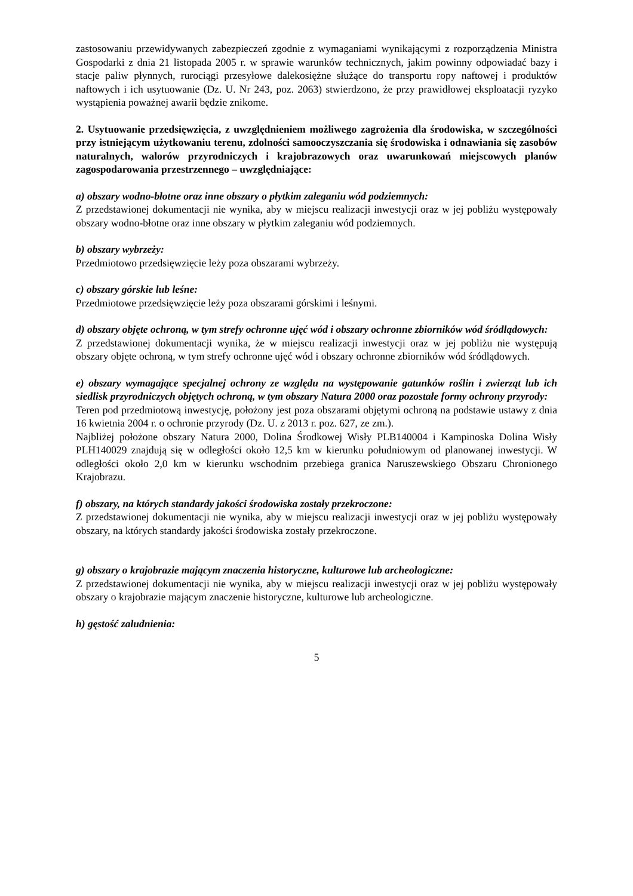zastosowaniu przewidywanych zabezpieczeń zgodnie z wymaganiami wynikającymi z rozporządzenia Ministra Gospodarki z dnia 21 listopada 2005 r. w sprawie warunków technicznych, jakim powinny odpowiadać bazy i stacje paliw płynnych, rurociągi przesyłowe dalekosiężne służące do transportu ropy naftowej i produktów naftowych i ich usytuowanie (Dz. U. Nr 243, poz. 2063) stwierdzono, że przy prawidłowej eksploatacji ryzyko wystąpienia poważnej awarii będzie znikome.
2. Usytuowanie przedsięwzięcia, z uwzględnieniem możliwego zagrożenia dla środowiska, w szczególności przy istniejącym użytkowaniu terenu, zdolności samooczyszczania się środowiska i odnawiania się zasobów naturalnych, walorów przyrodniczych i krajobrazowych oraz uwarunkowań miejscowych planów zagospodarowania przestrzennego – uwzględniające:
a) obszary wodno-błotne oraz inne obszary o płytkim zaleganiu wód podziemnych:
Z przedstawionej dokumentacji nie wynika, aby w miejscu realizacji inwestycji oraz w jej pobliżu występowały obszary wodno-błotne oraz inne obszary w płytkim zaleganiu wód podziemnych.
b) obszary wybrzeży:
Przedmiotowo przedsięwzięcie leży poza obszarami wybrzeży.
c) obszary górskie lub leśne:
Przedmiotowe przedsięwzięcie leży poza obszarami górskimi i leśnymi.
d) obszary objęte ochroną, w tym strefy ochronne ujęć wód i obszary ochronne zbiorników wód śródlądowych:
Z przedstawionej dokumentacji wynika, że w miejscu realizacji inwestycji oraz w jej pobliżu nie występują obszary objęte ochroną, w tym strefy ochronne ujęć wód i obszary ochronne zbiorników wód śródlądowych.
e) obszary wymagające specjalnej ochrony ze względu na występowanie gatunków roślin i zwierząt lub ich siedlisk przyrodniczych objętych ochroną, w tym obszary Natura 2000 oraz pozostałe formy ochrony przyrody:
Teren pod przedmiotową inwestycję, położony jest poza obszarami objętymi ochroną na podstawie ustawy z dnia 16 kwietnia 2004 r. o ochronie przyrody (Dz. U. z 2013 r. poz. 627, ze zm.).
Najbliżej położone obszary Natura 2000, Dolina Środkowej Wisły PLB140004 i Kampinoska Dolina Wisły PLH140029 znajdują się w odległości około 12,5 km w kierunku południowym od planowanej inwestycji. W odległości około 2,0 km w kierunku wschodnim przebiega granica Naruszewskiego Obszaru Chronionego Krajobrazu.
f) obszary, na których standardy jakości środowiska zostały przekroczone:
Z przedstawionej dokumentacji nie wynika, aby w miejscu realizacji inwestycji oraz w jej pobliżu występowały obszary, na których standardy jakości środowiska zostały przekroczone.
g) obszary o krajobrazie mającym znaczenia historyczne, kulturowe lub archeologiczne:
Z przedstawionej dokumentacji nie wynika, aby w miejscu realizacji inwestycji oraz w jej pobliżu występowały obszary o krajobrazie mającym znaczenie historyczne, kulturowe lub archeologiczne.
h) gęstość zaludnienia:
5